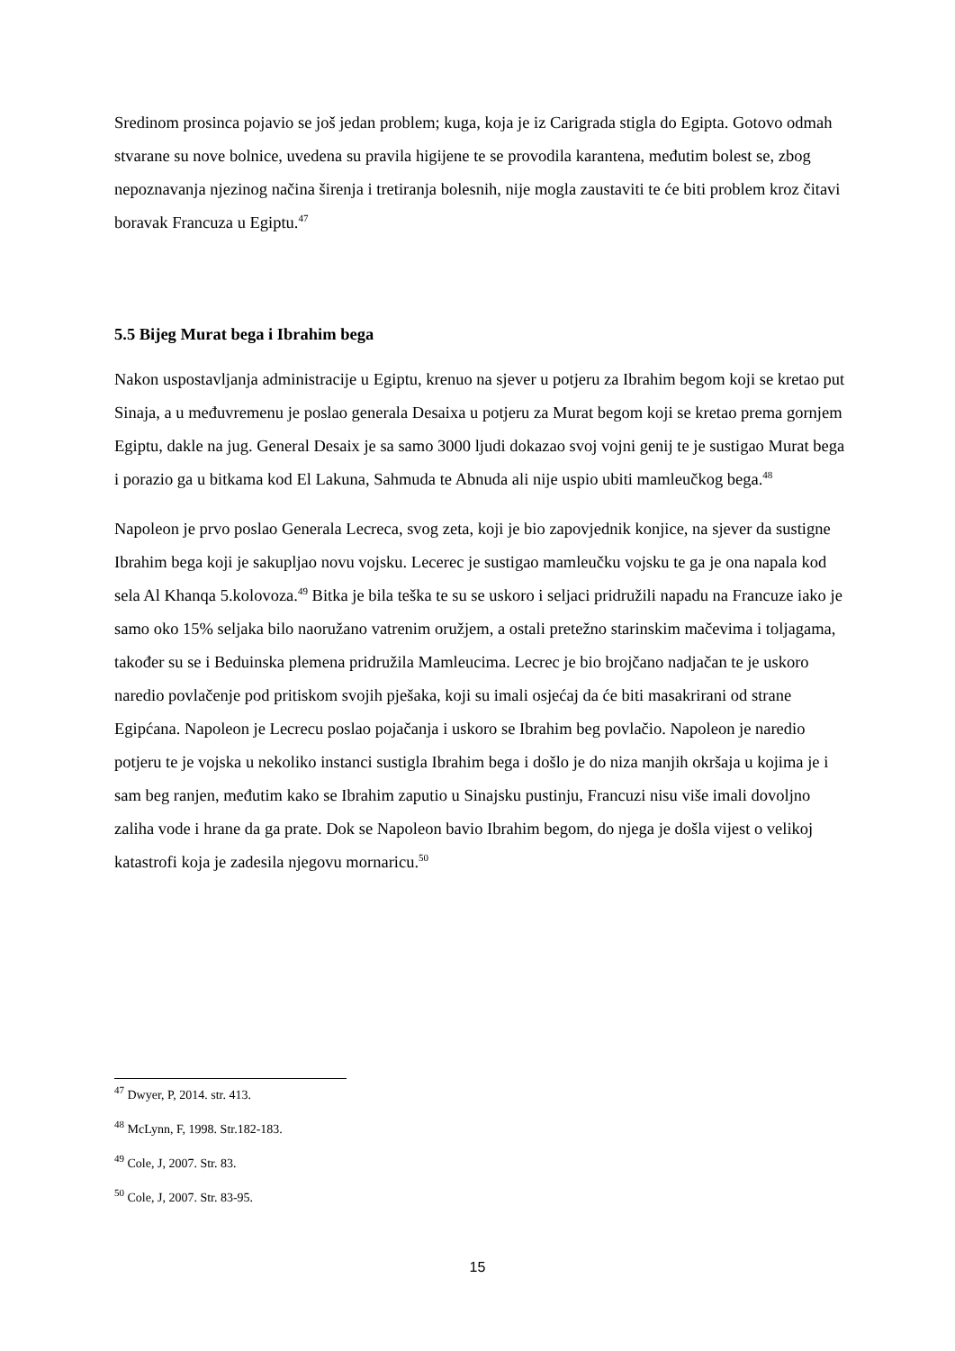Sredinom prosinca pojavio se još jedan problem; kuga, koja je iz Carigrada stigla do Egipta. Gotovo odmah stvarane su nove bolnice, uvedena su pravila higijene te se provodila karantena, međutim bolest se, zbog nepoznavanja njezinog načina širenja i tretiranja bolesnih, nije mogla zaustaviti te će biti problem kroz čitavi boravak Francuza u Egiptu.<sup>47</sup>
5.5 Bijeg Murat bega i Ibrahim bega
Nakon uspostavljanja administracije u Egiptu, krenuo na sjever u potjeru za Ibrahim begom koji se kretao put Sinaja, a u međuvremenu je poslao generala Desaixa u potjeru za Murat begom koji se kretao prema gornjem Egiptu, dakle na jug. General Desaix je sa samo 3000 ljudi dokazao svoj vojni genij te je sustigao Murat bega i porazio ga u bitkama kod El Lakuna, Sahmuda te Abnuda ali nije uspio ubiti mamleučkog bega.<sup>48</sup>
Napoleon je prvo poslao Generala Lecreca, svog zeta, koji je bio zapovjednik konjice, na sjever da sustigne Ibrahim bega koji je sakupljao novu vojsku. Lecerec je sustigao mamleučku vojsku te ga je ona napala kod sela Al Khanqa 5.kolovoza.<sup>49</sup> Bitka je bila teška te su se uskoro i seljaci pridružili napadu na Francuze iako je samo oko 15% seljaka bilo naoružano vatrenim oružjem, a ostali pretežno starinskim mačevima i toljagama, također su se i Beduinska plemena pridružila Mamleucima. Lecrec je bio brojčano nadjačan te je uskoro naredio povlačenje pod pritiskom svojih pješaka, koji su imali osjećaj da će biti masakrirani od strane Egipćana. Napoleon je Lecrecu poslao pojačanja i uskoro se Ibrahim beg povlačio. Napoleon je naredio potjeru te je vojska u nekoliko instanci sustigla Ibrahim bega i došlo je do niza manjih okršaja u kojima je i sam beg ranjen, međutim kako se Ibrahim zaputio u Sinajsku pustinju, Francuzi nisu više imali dovoljno zaliha vode i hrane da ga prate. Dok se Napoleon bavio Ibrahim begom, do njega je došla vijest o velikoj katastrofi koja je zadesila njegovu mornaricu.<sup>50</sup>
<sup>47</sup> Dwyer, P, 2014. str. 413.
<sup>48</sup> McLynn, F, 1998. Str.182-183.
<sup>49</sup> Cole, J, 2007. Str. 83.
<sup>50</sup> Cole, J, 2007. Str. 83-95.
15